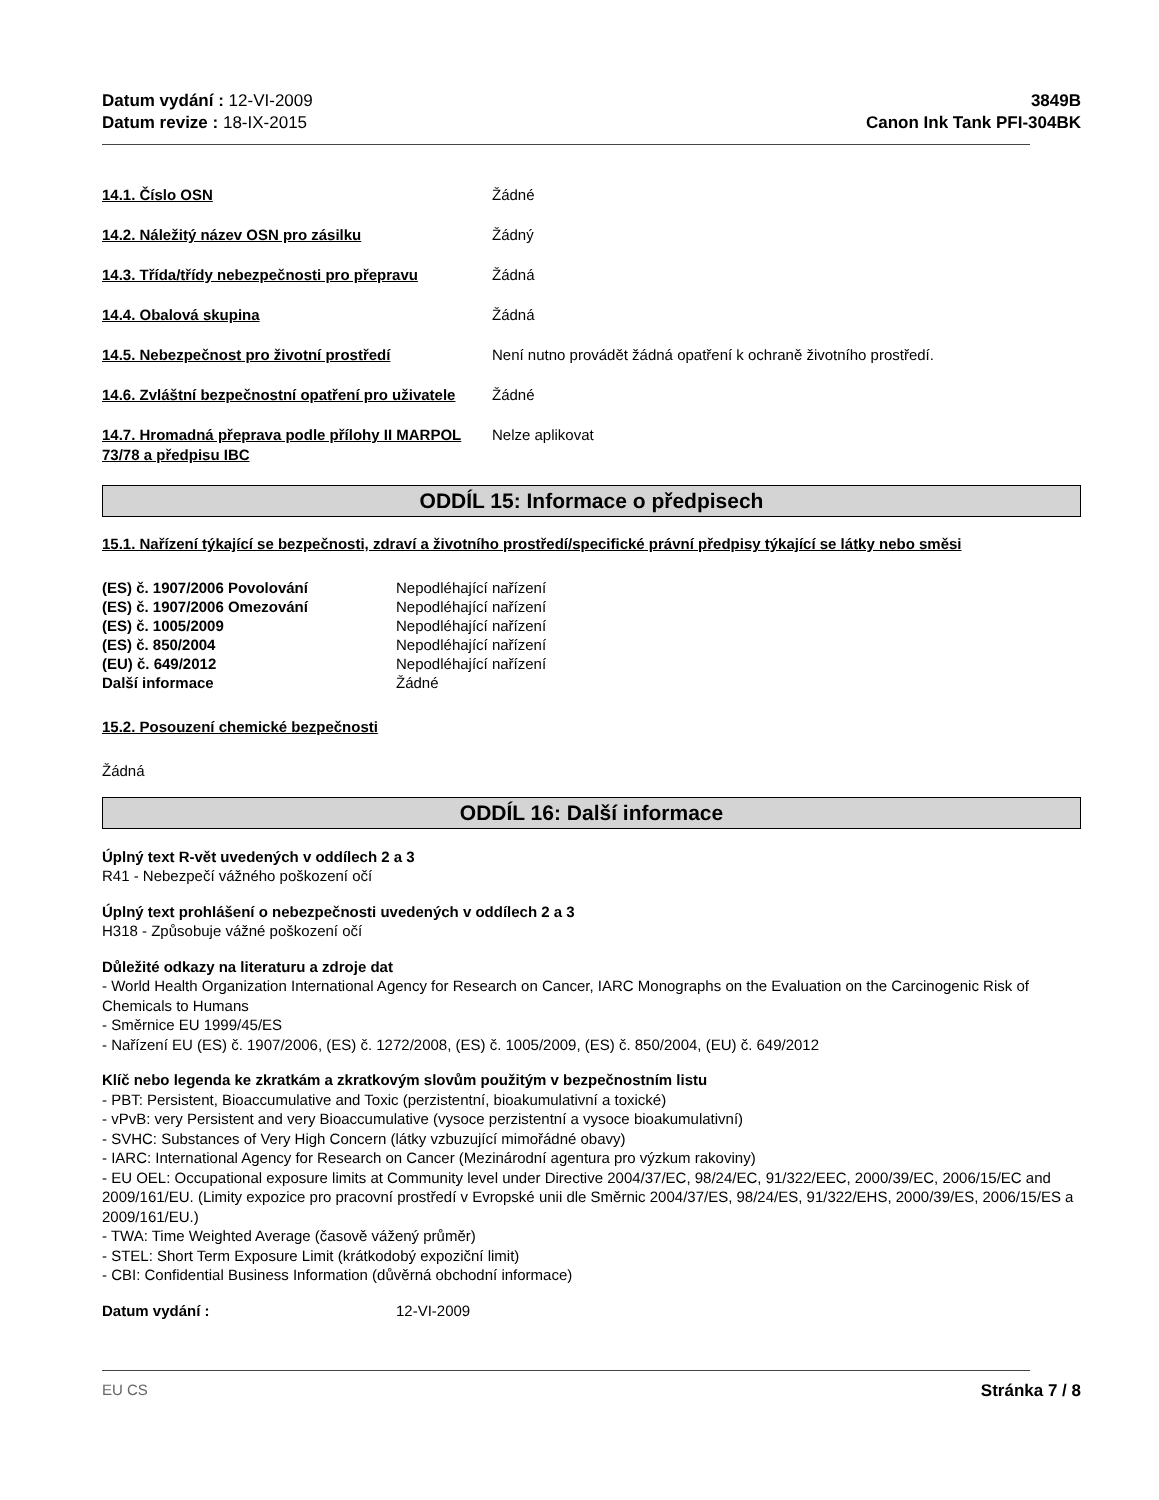Datum vydání : 12-VI-2009
Datum revize : 18-IX-2015
3849B
Canon Ink Tank PFI-304BK
14.1. Číslo OSN Žádné
14.2. Náležitý název OSN pro zásilku Žádný
14.3. Třída/třídy nebezpečnosti pro přepravu
Žádná
14.4. Obalová skupina Žádná
14.5. Nebezpečnost pro životní prostředí Není nutno provádět žádná opatření k ochraně životního prostředí.
14.6. Zvláštní bezpečnostní opatření pro uživatele
Žádné
14.7. Hromadná přeprava podle přílohy II MARPOL 73/78 a předpisu IBC
Nelze aplikovat
ODDÍL 15: Informace o předpisech
15.1. Nařízení týkající se bezpečnosti, zdraví a životního prostředí/specifické právní předpisy týkající se látky nebo směsi
(ES) č. 1907/2006 Povolování Nepodléhající nařízení
(ES) č. 1907/2006 Omezování Nepodléhající nařízení
(ES) č. 1005/2009 Nepodléhající nařízení
(ES) č. 850/2004 Nepodléhající nařízení
(EU) č. 649/2012 Nepodléhající nařízení
Další informace Žádné
15.2. Posouzení chemické bezpečnosti
Žádná
ODDÍL 16: Další informace
Úplný text R-vět uvedených v oddílech 2 a 3
R41 - Nebezpečí vážného poškození očí
Úplný text prohlášení o nebezpečnosti uvedených v oddílech 2 a 3
H318 - Způsobuje vážné poškození očí
Důležité odkazy na literaturu a zdroje dat
- World Health Organization International Agency for Research on Cancer, IARC Monographs on the Evaluation on the Carcinogenic Risk of Chemicals to Humans
- Směrnice EU 1999/45/ES
- Nařízení EU (ES) č. 1907/2006, (ES) č. 1272/2008, (ES) č. 1005/2009, (ES) č. 850/2004, (EU) č. 649/2012
Klíč nebo legenda ke zkratkám a zkratkovým slovům použitým v bezpečnostním listu
- PBT: Persistent, Bioaccumulative and Toxic (perzistentní, bioakumulativní a toxické)
- vPvB: very Persistent and very Bioaccumulative (vysoce perzistentní a vysoce bioakumulativní)
- SVHC: Substances of Very High Concern (látky vzbuzující mimořádné obavy)
- IARC: International Agency for Research on Cancer (Mezinárodní agentura pro výzkum rakoviny)
- EU OEL: Occupational exposure limits at Community level under Directive 2004/37/EC, 98/24/EC, 91/322/EEC, 2000/39/EC, 2006/15/EC and 2009/161/EU. (Limity expozice pro pracovní prostředí v Evropské unii dle Směrnic 2004/37/ES, 98/24/ES, 91/322/EHS, 2000/39/ES, 2006/15/ES a 2009/161/EU.)
- TWA: Time Weighted Average (časově vážený průměr)
- STEL: Short Term Exposure Limit (krátkodobý expoziční limit)
- CBI: Confidential Business Information (důvěrná obchodní informace)
Datum vydání : 12-VI-2009
EU CS Stránka 7 / 8